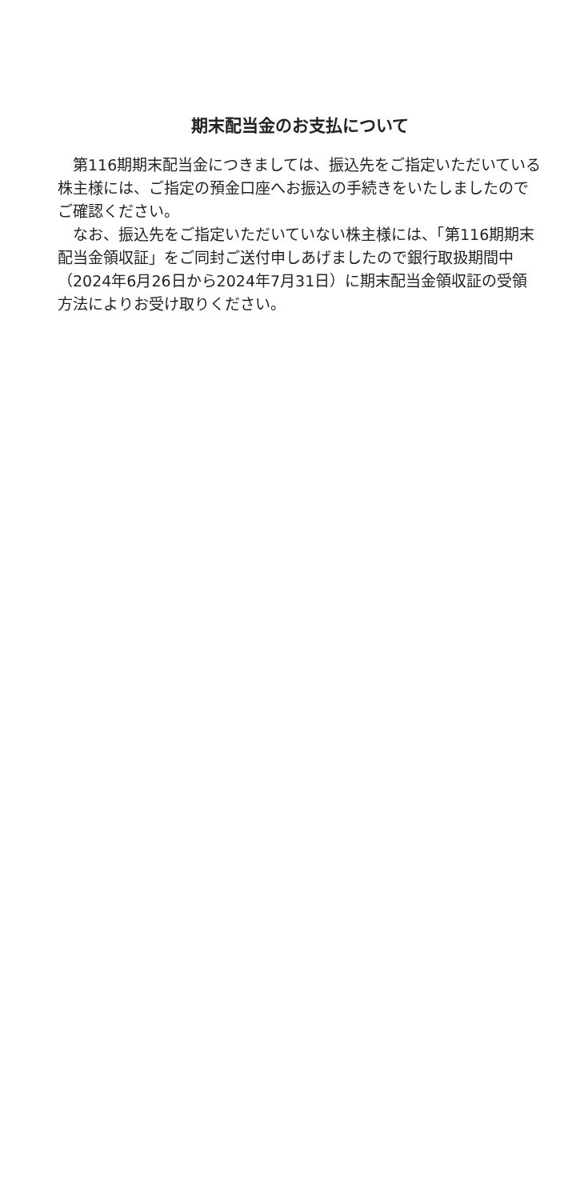期末配当金のお支払について
第116期期末配当金につきましては、振込先をご指定いただいている株主様には、ご指定の預金口座へお振込の手続きをいたしましたのでご確認ください。
なお、振込先をご指定いただいていない株主様には、「第116期期末配当金領収証」をご同封ご送付申しあげましたので銀行取扱期間中（2024年6月26日から2024年7月31日）に期末配当金領収証の受領方法によりお受け取りください。